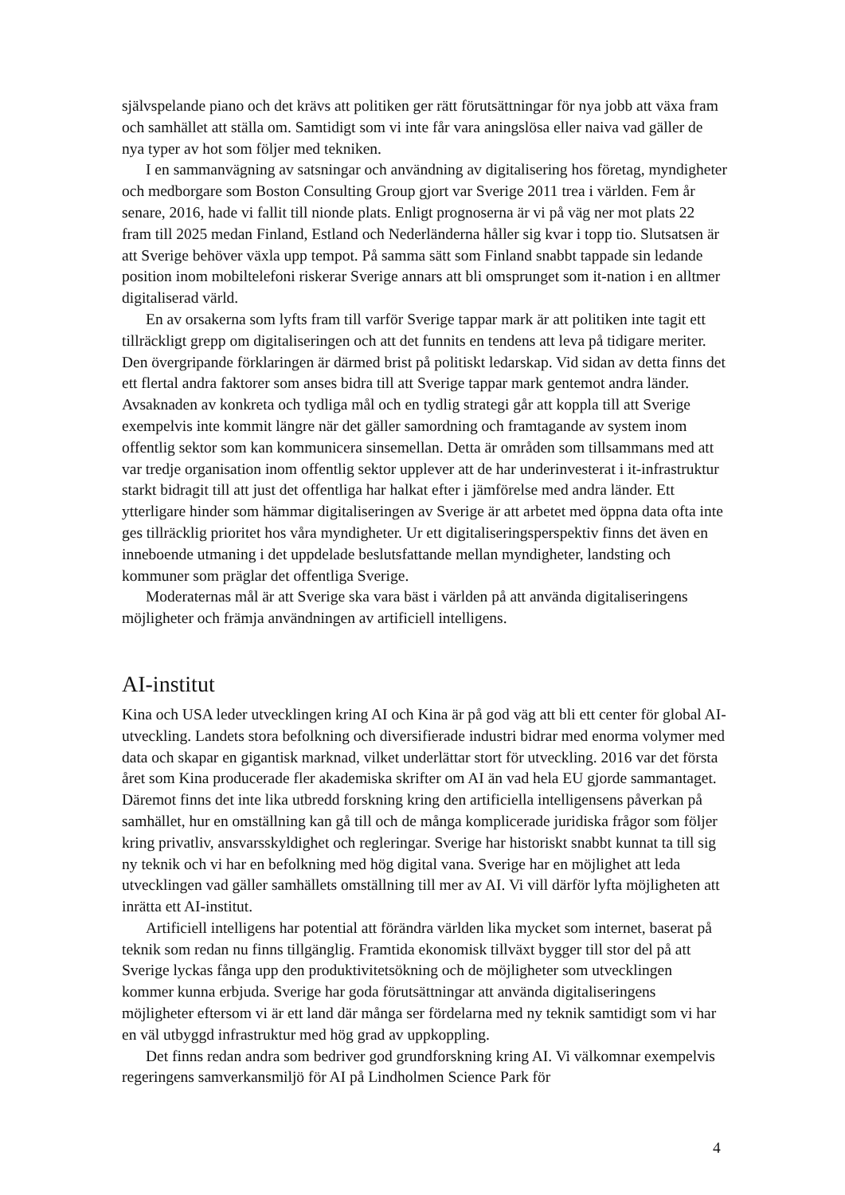självspelande piano och det krävs att politiken ger rätt förutsättningar för nya jobb att växa fram och samhället att ställa om. Samtidigt som vi inte får vara aningslösa eller naiva vad gäller de nya typer av hot som följer med tekniken.
I en sammanvägning av satsningar och användning av digitalisering hos företag, myndigheter och medborgare som Boston Consulting Group gjort var Sverige 2011 trea i världen. Fem år senare, 2016, hade vi fallit till nionde plats. Enligt prognoserna är vi på väg ner mot plats 22 fram till 2025 medan Finland, Estland och Nederländerna håller sig kvar i topp tio. Slutsatsen är att Sverige behöver växla upp tempot. På samma sätt som Finland snabbt tappade sin ledande position inom mobiltelefoni riskerar Sverige annars att bli omsprunget som it-nation i en alltmer digitaliserad värld.
En av orsakerna som lyfts fram till varför Sverige tappar mark är att politiken inte tagit ett tillräckligt grepp om digitaliseringen och att det funnits en tendens att leva på tidigare meriter. Den övergripande förklaringen är därmed brist på politiskt ledarskap. Vid sidan av detta finns det ett flertal andra faktorer som anses bidra till att Sverige tappar mark gentemot andra länder. Avsaknaden av konkreta och tydliga mål och en tydlig strategi går att koppla till att Sverige exempelvis inte kommit längre när det gäller samordning och framtagande av system inom offentlig sektor som kan kommunicera sinsemellan. Detta är områden som tillsammans med att var tredje organisation inom offentlig sektor upplever att de har underinvesterat i it-infrastruktur starkt bidragit till att just det offentliga har halkat efter i jämförelse med andra länder. Ett ytterligare hinder som hämmar digitaliseringen av Sverige är att arbetet med öppna data ofta inte ges tillräcklig prioritet hos våra myndigheter. Ur ett digitaliseringsperspektiv finns det även en inneboende utmaning i det uppdelade beslutsfattande mellan myndigheter, landsting och kommuner som präglar det offentliga Sverige.
Moderaternas mål är att Sverige ska vara bäst i världen på att använda digitaliseringens möjligheter och främja användningen av artificiell intelligens.
AI-institut
Kina och USA leder utvecklingen kring AI och Kina är på god väg att bli ett center för global AI-utveckling. Landets stora befolkning och diversifierade industri bidrar med enorma volymer med data och skapar en gigantisk marknad, vilket underlättar stort för utveckling. 2016 var det första året som Kina producerade fler akademiska skrifter om AI än vad hela EU gjorde sammantaget. Däremot finns det inte lika utbredd forskning kring den artificiella intelligensens påverkan på samhället, hur en omställning kan gå till och de många komplicerade juridiska frågor som följer kring privatliv, ansvars­skyldighet och regleringar. Sverige har historiskt snabbt kunnat ta till sig ny teknik och vi har en befolkning med hög digital vana. Sverige har en möjlighet att leda utvecklingen vad gäller samhällets omställning till mer av AI. Vi vill därför lyfta möjligheten att inrätta ett AI-institut.
Artificiell intelligens har potential att förändra världen lika mycket som internet, baserat på teknik som redan nu finns tillgänglig. Framtida ekonomisk tillväxt bygger till stor del på att Sverige lyckas fånga upp den produktivitetsökning och de möjligheter som utvecklingen kommer kunna erbjuda. Sverige har goda förutsättningar att använda digitaliseringens möjligheter eftersom vi är ett land där många ser fördelarna med ny teknik samtidigt som vi har en väl utbyggd infrastruktur med hög grad av uppkoppling.
Det finns redan andra som bedriver god grundforskning kring AI. Vi välkomnar exempelvis regeringens samverkansmiljö för AI på Lindholmen Science Park för
4